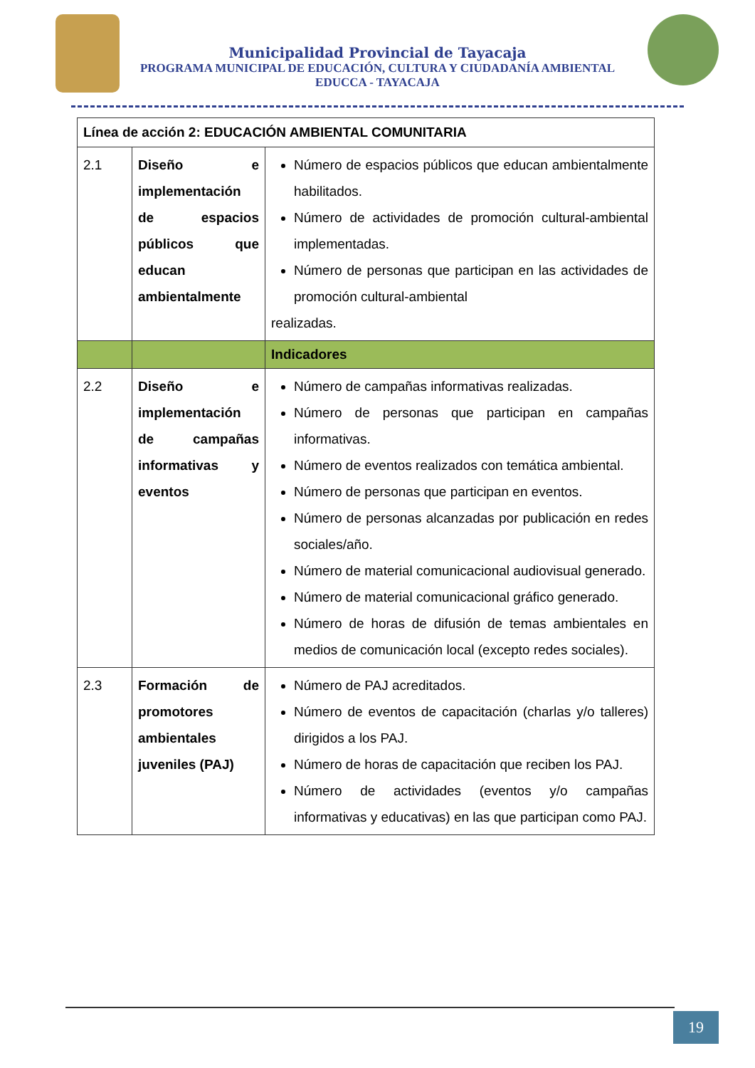Municipalidad Provincial de Tayacaja
PROGRAMA MUNICIPAL DE EDUCACIÓN, CULTURA Y CIUDADANÍA AMBIENTAL
EDUCCA - TAYACAJA
| Línea de acción 2: EDUCACIÓN AMBIENTAL COMUNITARIA | | |
| 2.1 | Diseño e implementación de espacios públicos que educan ambientalmente | Número de espacios públicos que educan ambientalmente habilitados. Número de actividades de promoción cultural-ambiental implementadas. Número de personas que participan en las actividades de promoción cultural-ambiental realizadas. |
| | | Indicadores |
| 2.2 | Diseño e implementación de campañas informativas y eventos | Número de campañas informativas realizadas. Número de personas que participan en campañas informativas. Número de eventos realizados con temática ambiental. Número de personas que participan en eventos. Número de personas alcanzadas por publicación en redes sociales/año. Número de material comunicacional audiovisual generado. Número de material comunicacional gráfico generado. Número de horas de difusión de temas ambientales en medios de comunicación local (excepto redes sociales). |
| 2.3 | Formación de promotores ambientales juveniles (PAJ) | Número de PAJ acreditados. Número de eventos de capacitación (charlas y/o talleres) dirigidos a los PAJ. Número de horas de capacitación que reciben los PAJ. Número de actividades (eventos y/o campañas informativas y educativas) en las que participan como PAJ. |
19